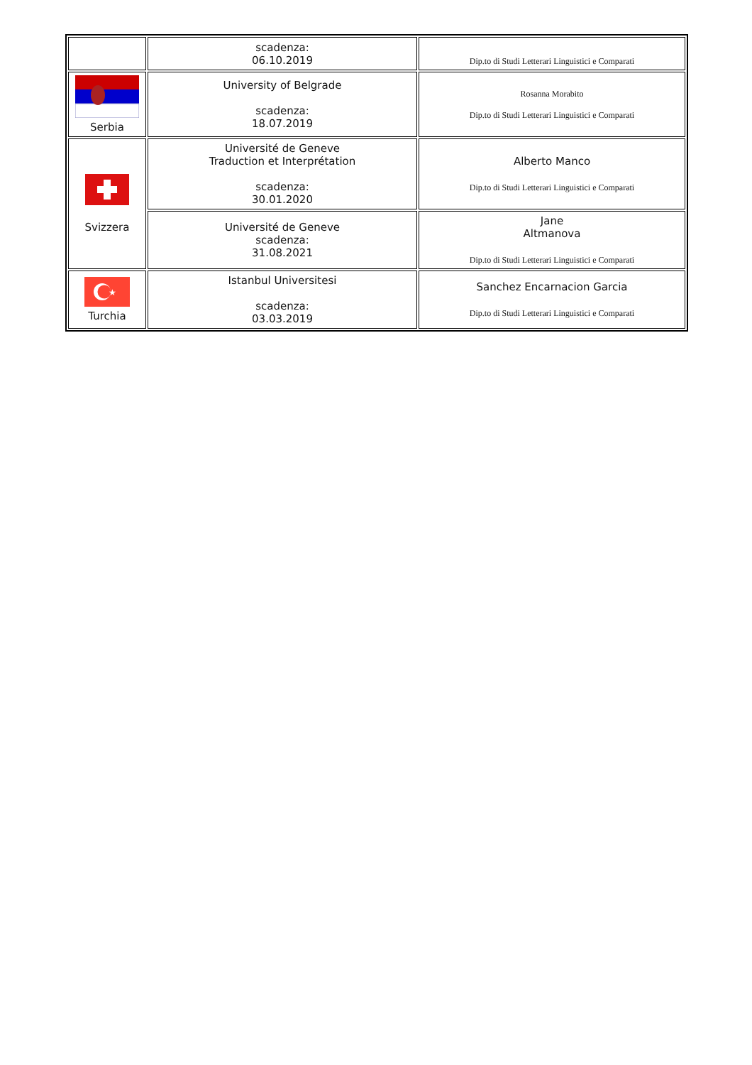| | scadenza: 06.10.2019 | Dip.to di Studi Letterari Linguistici e Comparati |
| Serbia | University of Belgrade scadenza: 18.07.2019 | Rosanna Morabito Dip.to di Studi Letterari Linguistici e Comparati |
| Svizzera | Université de Geneve Traduction et Interprétation scadenza: 30.01.2020 | Alberto Manco Dip.to di Studi Letterari Linguistici e Comparati |
| | Université de Geneve scadenza: 31.08.2021 | Jane Altmanova Dip.to di Studi Letterari Linguistici e Comparati |
| ★ Turchia | Istanbul Universitesi scadenza: 03.03.2019 | Sanchez Encarnacion Garcia Dip.to di Studi Letterari Linguistici e Comparati |